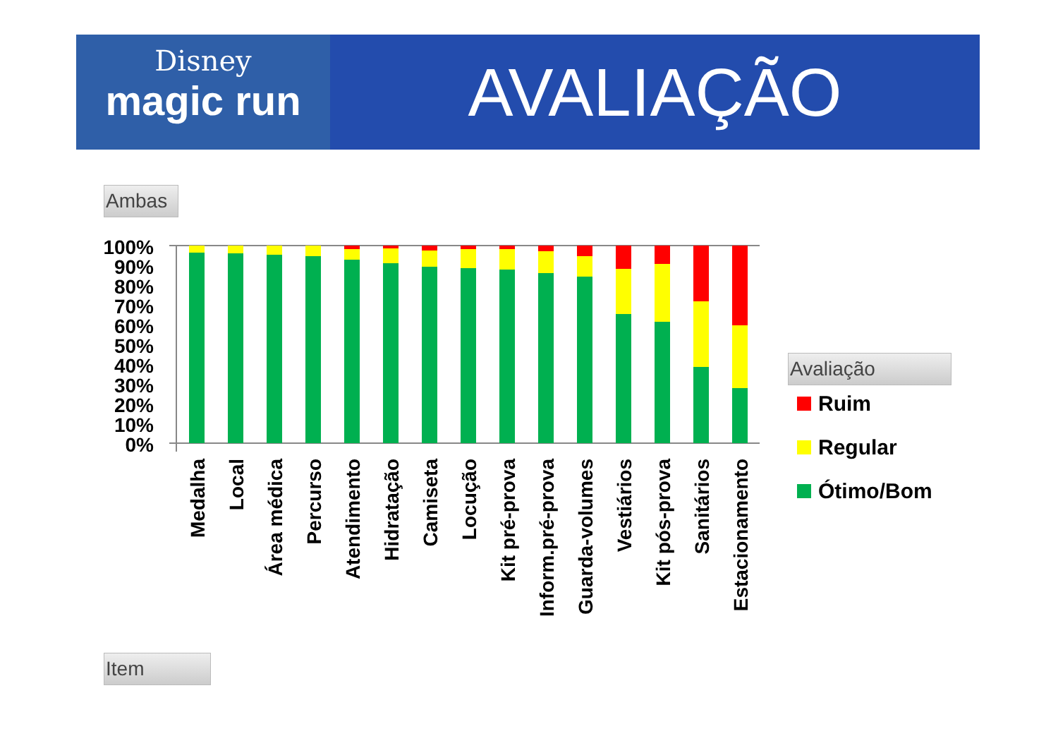Disney
magic run
AVALIAÇÃO
Ambas
100%
90%
80%
70%
60%
50%
40%
30%
20%
10%
0%
Medalha
Local
Área médica
Percurso
Atendimento
Hidratação
Camiseta
Locução
Kit pré-prova
Inform.pré-prova
Guarda-volumes
Vestiários
Kit pós-prova
Sanitários
Estacionamento
Avaliação
Ruim
Regular
Ótimo/Bom
Item